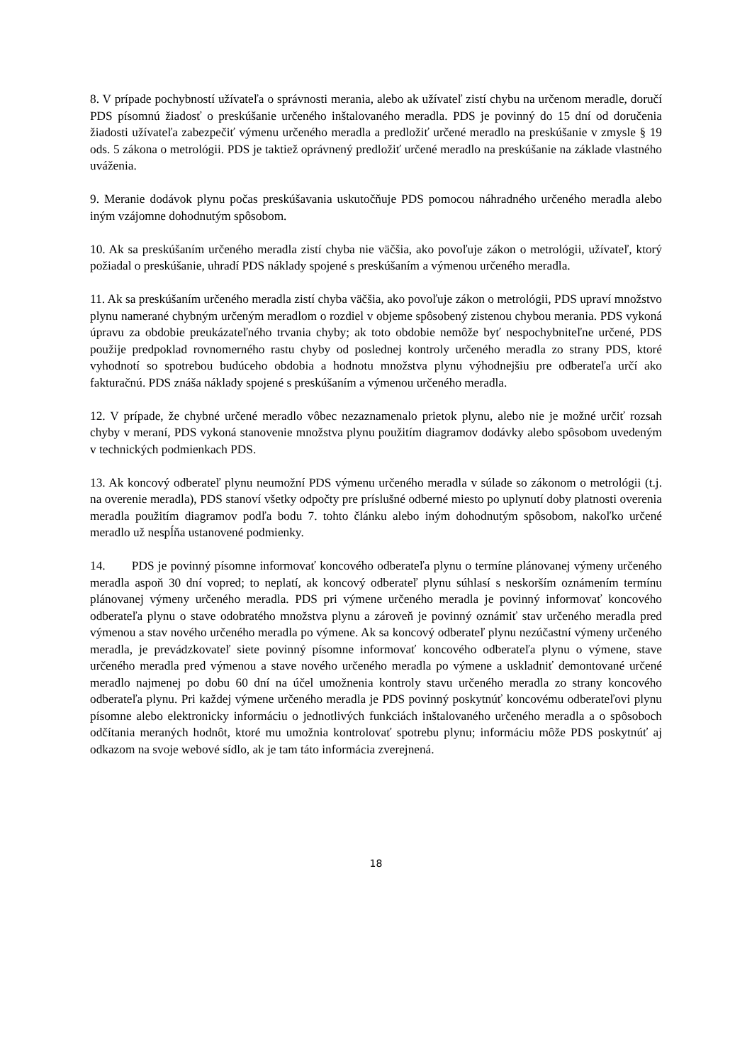8. V prípade pochybností užívateľa o správnosti merania, alebo ak užívateľ zistí chybu na určenom meradle, doručí PDS písomnú žiadosť o preskúšanie určeného inštalovaného meradla. PDS je povinný do 15 dní od doručenia žiadosti užívateľa zabezpečiť výmenu určeného meradla a predložiť určené meradlo na preskúšanie v zmysle § 19 ods. 5 zákona o metrológii. PDS je taktiež oprávnený predložiť určené meradlo na preskúšanie na základe vlastného uváženia.
9. Meranie dodávok plynu počas preskúšavania uskutočňuje PDS pomocou náhradného určeného meradla alebo iným vzájomne dohodnutým spôsobom.
10. Ak sa preskúšaním určeného meradla zistí chyba nie väčšia, ako povoľuje zákon o metrológii, užívateľ, ktorý požiadal o preskúšanie, uhradí PDS náklady spojené s preskúšaním a výmenou určeného meradla.
11. Ak sa preskúšaním určeného meradla zistí chyba väčšia, ako povoľuje zákon o metrológii, PDS upraví množstvo plynu namerané chybným určeným meradlom o rozdiel v objeme spôsobený zistenou chybou merania. PDS vykoná úpravu za obdobie preukázateľného trvania chyby; ak toto obdobie nemôže byť nespochybniteľne určené, PDS použije predpoklad rovnomerného rastu chyby od poslednej kontroly určeného meradla zo strany PDS, ktoré vyhodnotí so spotrebou budúceho obdobia a hodnotu množstva plynu výhodnejšiu pre odberateľa určí ako fakturačnú. PDS znáša náklady spojené s preskúšaním a výmenou určeného meradla.
12. V prípade, že chybné určené meradlo vôbec nezaznamenalo prietok plynu, alebo nie je možné určiť rozsah chyby v meraní, PDS vykoná stanovenie množstva plynu použitím diagramov dodávky alebo spôsobom uvedeným v technických podmienkach PDS.
13. Ak koncový odberateľ plynu neumožní PDS výmenu určeného meradla v súlade so zákonom o metrológii (t.j. na overenie meradla), PDS stanoví všetky odpočty pre príslušné odberné miesto po uplynutí doby platnosti overenia meradla použitím diagramov podľa bodu 7. tohto článku alebo iným dohodnutým spôsobom, nakoľko určené meradlo už nespĺňa ustanovené podmienky.
14. PDS je povinný písomne informovať koncového odberateľa plynu o termíne plánovanej výmeny určeného meradla aspoň 30 dní vopred; to neplatí, ak koncový odberateľ plynu súhlasí s neskorším oznámením termínu plánovanej výmeny určeného meradla. PDS pri výmene určeného meradla je povinný informovať koncového odberateľa plynu o stave odobratého množstva plynu a zároveň je povinný oznámiť stav určeného meradla pred výmenou a stav nového určeného meradla po výmene. Ak sa koncový odberateľ plynu nezúčastní výmeny určeného meradla, je prevádzkovateľ siete povinný písomne informovať koncového odberateľa plynu o výmene, stave určeného meradla pred výmenou a stave nového určeného meradla po výmene a uskladniť demontované určené meradlo najmenej po dobu 60 dní na účel umožnenia kontroly stavu určeného meradla zo strany koncového odberateľa plynu. Pri každej výmene určeného meradla je PDS povinný poskytnúť koncovému odberateľovi plynu písomne alebo elektronicky informáciu o jednotlivých funkciách inštalovaného určeného meradla a o spôsoboch odčítania meraných hodnôt, ktoré mu umožnia kontrolovať spotrebu plynu; informáciu môže PDS poskytnúť aj odkazom na svoje webové sídlo, ak je tam táto informácia zverejnená.
18